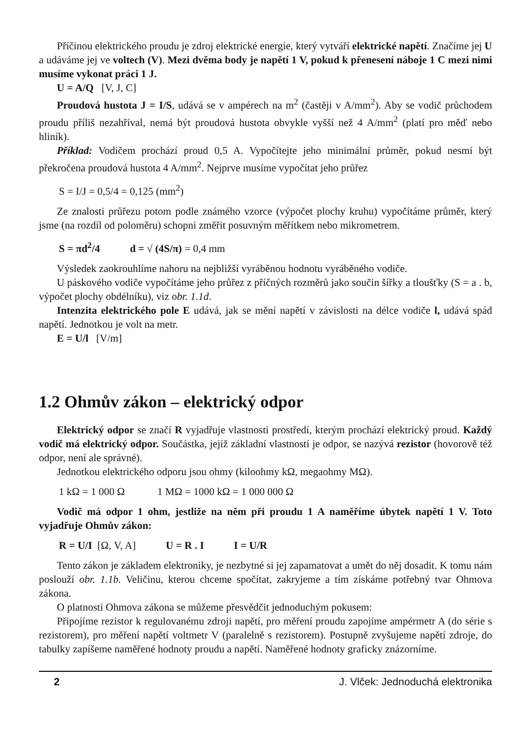Příčinou elektrického proudu je zdroj elektrické energie, který vytváří elektrické napě­tí. Značíme jej U a udáváme jej ve voltech (V). Mezi dvěma body je napětí 1 V, pokud k přenesení náboje 1 C mezi nimi musíme vykonat práci 1 J.
U = A/Q [V, J, C]
Proudová hustota J = I/S, udává se v ampérech na m<sup>2</sup> (častěji v A/mm<sup>2</sup>). Aby se vodič průchodem proudu příliš nezahříval, nemá být proudová hustota obvykle vyšší než 4 A/mm<sup>2</sup> (platí pro měď nebo hliník).
Příklad: Vodičem prochází proud 0,5 A. Vypočítejte jeho minimální průměr, pokud nesmí být překročena proudová hustota 4 A/mm<sup>2</sup>. Nejprve musíme vypočítat jeho průřez
S = I/J = 0,5/4 = 0,125 (mm<sup>2</sup>)
Ze znalosti průřezu potom podle známého vzorce (výpočet plochy kruhu) vypočítáme prů­měr, který jsme (na rozdíl od poloměru) schopni změřit posuvným měřítkem nebo mikrometrem.
S = πd<sup>2</sup>/4 d = √ (4S/π) = 0,4 mm
Výsledek zaokrouhlíme nahoru na nejbližší vyráběnou hodnotu vyráběného vodiče.
U páskového vodiče vypočítáme jeho průřez z příčných rozměrů jako součin šířky a tloušťky (S = a . b, výpočet plochy obdélníku), viz obr. 1.1d.
Intenzita elektrického pole E udává, jak se mění napětí v závislosti na délce vodiče l, udává spád napětí. Jednotkou je volt na metr.
E = U/l [V/m]
1.2 Ohmův zákon – elektrický odpor
Elektrický odpor se značí R vyjadřuje vlastnosti prostředí, kterým prochází elektrický proud. Každý vodič má elektrický odpor. Součástka, jejíž základní vlastností je odpor, se nazývá rezistor (hovorově též odpor, není ale správné).
Jednotkou elektrického odporu jsou ohmy (kiloohmy kΩ, megaohmy MΩ).
1 kΩ = 1 000 Ω 1 MΩ = 1000 kΩ = 1 000 000 Ω
Vodič má odpor 1 ohm, jestliže na něm při proudu 1 A naměříme úbytek napětí 1 V. Toto vyjadřuje Ohmův zákon:
R = U/I [Ω, V, A] U = R . I I = U/R
Tento zákon je základem elektroniky, je nezbytné si jej zapamatovat a umět do něj dosa­dit. K tomu nám poslouží obr. 1.1b. Veličinu, kterou chceme spočítat, zakryjeme a tím získáme potřebný tvar Ohmova zákona.
O platnosti Ohmova zákona se můžeme přesvědčit jednoduchým pokusem:
Připojíme rezistor k regulovanému zdroji napětí, pro měření proudu zapojíme ampér­metr A (do série s rezistorem), pro měření napětí voltmetr V (paralelně s rezistorem). Postupně zvyšujeme napětí zdroje, do tabulky zapíšeme naměřené hodnoty proudu a napětí. Naměře­né hodnoty graficky znázorníme.
2 J. Vlček: Jednoduchá elektronika